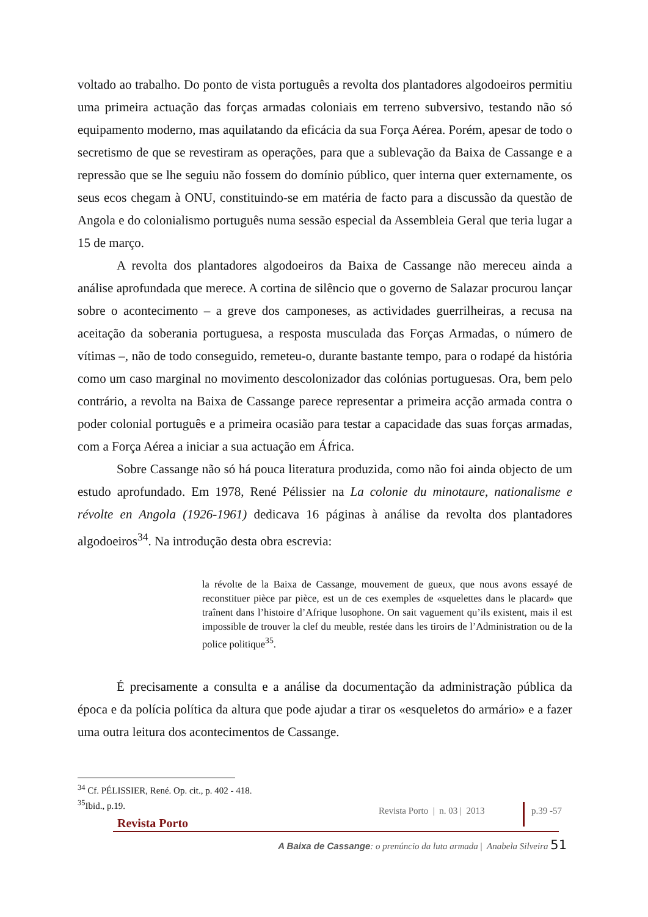voltado ao trabalho. Do ponto de vista português a revolta dos plantadores algodoeiros permitiu uma primeira actuação das forças armadas coloniais em terreno subversivo, testando não só equipamento moderno, mas aquilatando da eficácia da sua Força Aérea. Porém, apesar de todo o secretismo de que se revestiram as operações, para que a sublevação da Baixa de Cassange e a repressão que se lhe seguiu não fossem do domínio público, quer interna quer externamente, os seus ecos chegam à ONU, constituindo-se em matéria de facto para a discussão da questão de Angola e do colonialismo português numa sessão especial da Assembleia Geral que teria lugar a 15 de março.
A revolta dos plantadores algodoeiros da Baixa de Cassange não mereceu ainda a análise aprofundada que merece. A cortina de silêncio que o governo de Salazar procurou lançar sobre o acontecimento – a greve dos camponeses, as actividades guerrilheiras, a recusa na aceitação da soberania portuguesa, a resposta musculada das Forças Armadas, o número de vítimas –, não de todo conseguido, remeteu-o, durante bastante tempo, para o rodapé da história como um caso marginal no movimento descolonizador das colónias portuguesas. Ora, bem pelo contrário, a revolta na Baixa de Cassange parece representar a primeira acção armada contra o poder colonial português e a primeira ocasião para testar a capacidade das suas forças armadas, com a Força Aérea a iniciar a sua actuação em África.
Sobre Cassange não só há pouca literatura produzida, como não foi ainda objecto de um estudo aprofundado. Em 1978, René Pélissier na La colonie du minotaure, nationalisme e révolte en Angola (1926-1961) dedicava 16 páginas à análise da revolta dos plantadores algodoeiros<sup>34</sup>. Na introdução desta obra escrevia:
la révolte de la Baixa de Cassange, mouvement de gueux, que nous avons essayé de reconstituer pièce par pièce, est un de ces exemples de «squelettes dans le placard» que traînent dans l’histoire d’Afrique lusophone. On sait vaguement qu’ils existent, mais il est impossible de trouver la clef du meuble, restée dans les tiroirs de l’Administration ou de la police politique<sup>35</sup>.
É precisamente a consulta e a análise da documentação da administração pública da época e da polícia política da altura que pode ajudar a tirar os «esqueletos do armário» e a fazer uma outra leitura dos acontecimentos de Cassange.
<sup>34</sup> Cf. PÉLISSIER, René. Op. cit., p. 402 - 418.
<sup>35</sup> Ibid., p.19.
Revista Porto | n. 03 | 2013
p.39 -57
Revista Porto
A Baixa de Cassange: o prenúncio da luta armada | Anabela Silveira 51